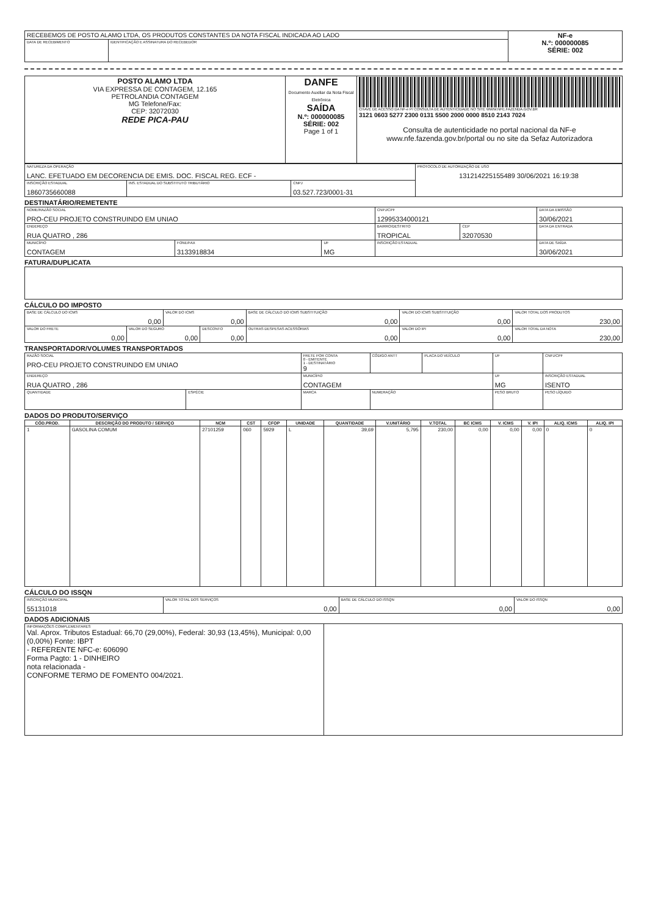| RECEBEMOS DE POSTO ALAMO LTDA, OS PRODUTOS CONSTANTES DA NOTA FISCAL INDICADA AO LADO | | NF-e N.º: 000000085 SÉRIE: 002 |
| DATA DE RECEBIMENTO | IDENTIFICAÇÃO E ASSINATURA DO RECEBEDOR | |
| POSTO ALAMO LTDA VIA EXPRESSA DE CONTAGEM, 12.165 PETROLANDIA CONTAGEM MG Telefone/Fax: CEP: 32072030 REDE PICA-PAU | DANFE Documento Auxiliar da Nota Fiscal Eletrônica SAÍDA N.º: 000000085 SÉRIE: 002 Page 1 of 1 | CHAVE DE ACESSO DA NF-e P/ CONSULTA DE AUTENTICIDADE NO SITE WWW.NFE.FAZENDA.GOV.BR 3121 0603 5277 2300 0131 5500 2000 0000 8510 2143 7024 Consulta de autenticidade no portal nacional da NF-e www.nfe.fazenda.gov.br/portal ou no site da Sefaz Autorizadora |
| NATUREZA DA OPERAÇÃO LANC. EFETUADO EM DECORENCIA DE EMIS. DOC. FISCAL REG. ECF - | | | PROTOCOLO DE AUTORIZAÇÃO DE USO 131214225155489 30/06/2021 16:19:38 |
| INSCRIÇÃO ESTADUAL 1860735660088 | INS. ESTADUAL DO SUBSTITUTO TRIBUTÁRIO | CNPJ 03.527.723/0001-31 | |
DESTINATÁRIO/REMETENTE
| NOME/RAZÃO SOCIAL PRO-CEU PROJETO CONSTRUINDO EM UNIAO | | | CNPJ/CPF 12995334000121 | | DATA DA EMISSÃO 30/06/2021 |
| ENDEREÇO RUA QUATRO , 286 | | | BAIRRO/DESTRITO TROPICAL | CEP 32070530 | DATA DA ENTRADA |
| MUNICÍPIO CONTAGEM | FONE/FAX 3133918834 | UF MG | INSCRIÇÃO ESTADUAL | | DATA DE SAÍDA 30/06/2021 |
FATURA/DUPLICATA
CÁLCULO DO IMPOSTO
| BASE DE CÁLCULO DO ICMS 0,00 | | VALOR DO ICMS 0,00 | | BASE DE CÁLCULO DO ICMS SUBSTITUIÇÃO 0,00 | VALOR DO ICMS SUBSTITUIÇÃO 0,00 | VALOR TOTAL DOS PRODUTOS 230,00 |
| VALOR DO FRETE 0,00 | VALOR DO SEGURO 0,00 | | DESCONTO 0,00 | OUTRAS DESPESAS ACESSÓRIAS 0,00 | VALOR DO IPI 0,00 | VALOR TOTAL DA NOTA 230,00 |
TRANSPORTADOR/VOLUMES TRANSPORTADOS
| RAZÃO SOCIAL PRO-CEU PROJETO CONSTRUINDO EM UNIAO | | FRETE POR CONTA 0 - EMITENTE 1 - DESTINATÁRIO 9 | CÓDIGO ANTT | PLACA DO VEÍCULO | UF | CNPJ/CPF |
| ENDEREÇO RUA QUATRO , 286 | | MUNICÍPIO CONTAGEM | | | UF MG | INSCRIÇÃO ESTADUAL ISENTO |
| QUANTIDADE | ESPÉCIE | MARCA | NUMERAÇÃO | | PESO BRUTO | PESO LÍQUIDO |
DADOS DO PRODUTO/SERVIÇO
| CÓD.PROD. | DESCRIÇÃO DO PRODUTO / SERVIÇO | NCM | CST | CFOP | UNIDADE | QUANTIDADE | V.UNITÁRIO | V.TOTAL | BC ICMS | V. ICMS | V. IPI | ALIQ. ICMS | ALIQ. IPI |
| --- | --- | --- | --- | --- | --- | --- | --- | --- | --- | --- | --- | --- | --- |
| 1 | GASOLINA COMUM | 27101259 | 060 | 5929 | L | 39,69 | 5,795 | 230,00 | 0,00 | 0,00 | 0,00 | 0 | 0 |
CÁLCULO DO ISSQN
| INSCRIÇÃO MUNICIPAL 55131018 | VALOR TOTAL DOS SERVIÇOS 0,00 | BASE DE CÁLCULO DO ISSQN 0,00 | VALOR DO ISSQN 0,00 |
DADOS ADICIONAIS
| INFORMAÇÕES COMPLEMENTARES Val. Aprox. Tributos Estadual: 66,70 (29,00%), Federal: 30,93 (13,45%), Municipal: 0,00 (0,00%) Fonte: IBPT - REFERENTE NFC-e: 606090 Forma Pagto: 1 - DINHEIRO nota relacionada - CONFORME TERMO DE FOMENTO 004/2021. | |